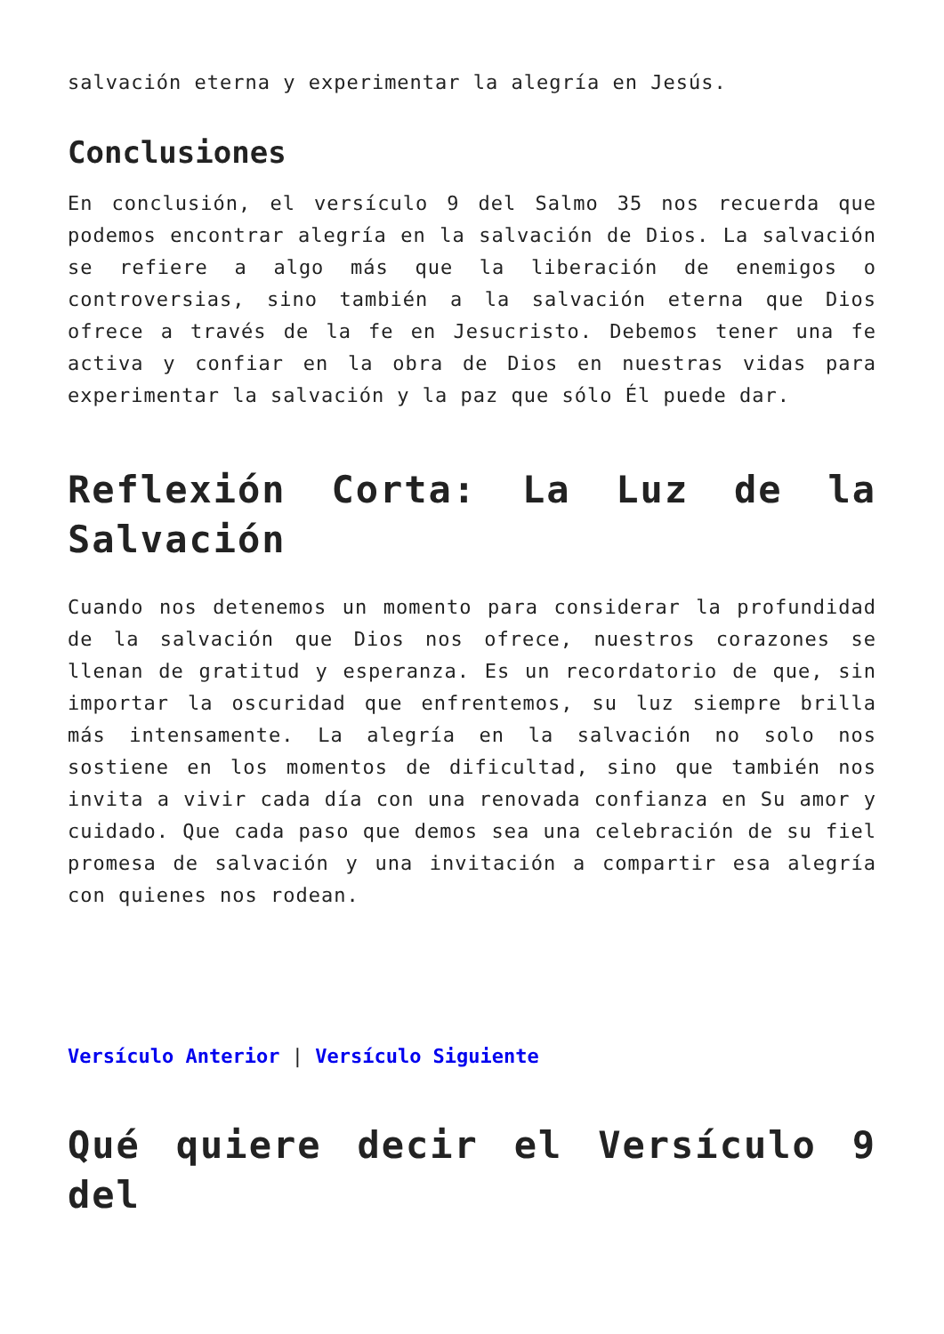salvación eterna y experimentar la alegría en Jesús.
Conclusiones
En conclusión, el versículo 9 del Salmo 35 nos recuerda que podemos encontrar alegría en la salvación de Dios. La salvación se refiere a algo más que la liberación de enemigos o controversias, sino también a la salvación eterna que Dios ofrece a través de la fe en Jesucristo. Debemos tener una fe activa y confiar en la obra de Dios en nuestras vidas para experimentar la salvación y la paz que sólo Él puede dar.
Reflexión Corta: La Luz de la Salvación
Cuando nos detenemos un momento para considerar la profundidad de la salvación que Dios nos ofrece, nuestros corazones se llenan de gratitud y esperanza. Es un recordatorio de que, sin importar la oscuridad que enfrentemos, su luz siempre brilla más intensamente. La alegría en la salvación no solo nos sostiene en los momentos de dificultad, sino que también nos invita a vivir cada día con una renovada confianza en Su amor y cuidado. Que cada paso que demos sea una celebración de su fiel promesa de salvación y una invitación a compartir esa alegría con quienes nos rodean.
Versículo Anterior | Versículo Siguiente
Qué quiere decir el Versículo 9 del